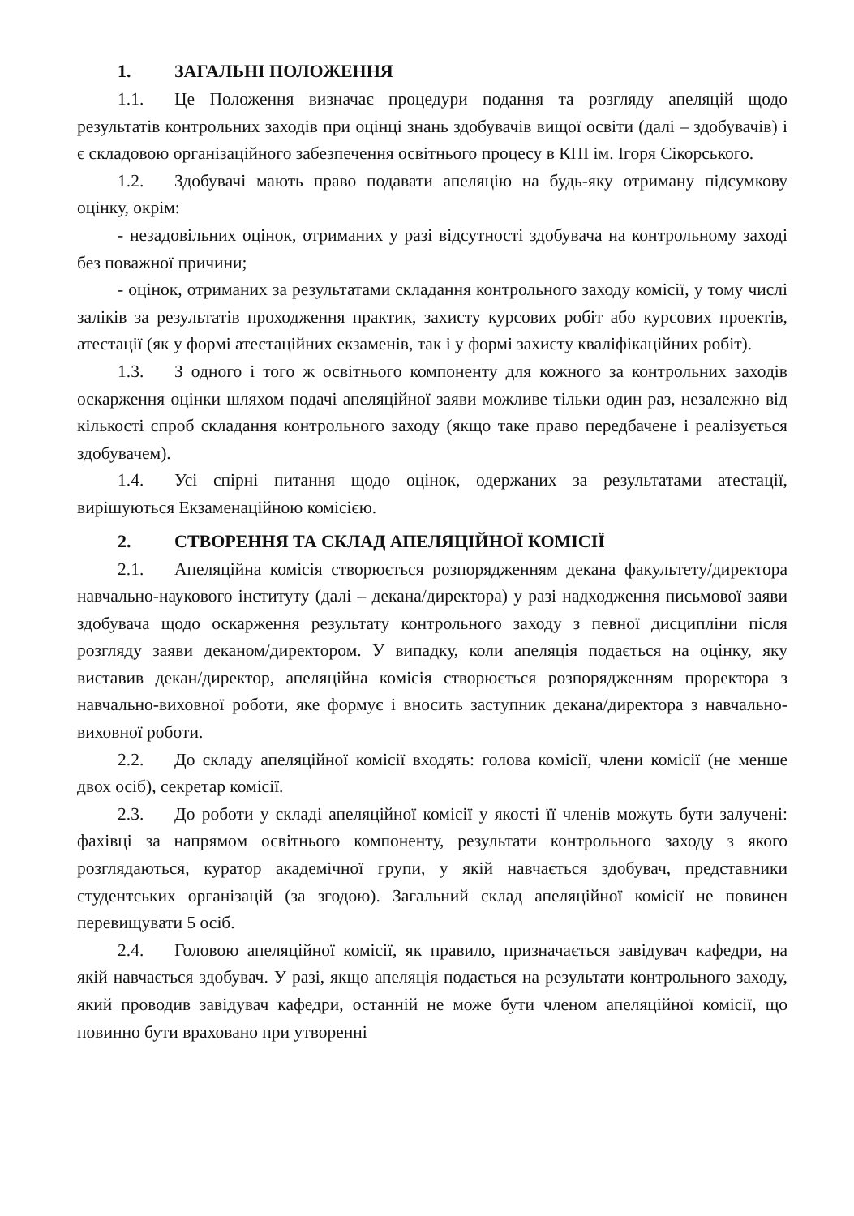1. ЗАГАЛЬНІ ПОЛОЖЕННЯ
1.1. Це Положення визначає процедури подання та розгляду апеляцій щодо результатів контрольних заходів при оцінці знань здобувачів вищої освіти (далі – здобувачів) і є складовою організаційного забезпечення освітнього процесу в КПІ ім. Ігоря Сікорського.
1.2. Здобувачі мають право подавати апеляцію на будь-яку отриману підсумкову оцінку, окрім:
- незадовільних оцінок, отриманих у разі відсутності здобувача на контрольному заході без поважної причини;
- оцінок, отриманих за результатами складання контрольного заходу комісії, у тому числі заліків за результатів проходження практик, захисту курсових робіт або курсових проектів, атестації (як у формі атестаційних екзаменів, так і у формі захисту кваліфікаційних робіт).
1.3. З одного і того ж освітнього компоненту для кожного за контрольних заходів оскарження оцінки шляхом подачі апеляційної заяви можливе тільки один раз, незалежно від кількості спроб складання контрольного заходу (якщо таке право передбачене і реалізується здобувачем).
1.4. Усі спірні питання щодо оцінок, одержаних за результатами атестації, вирішуються Екзаменаційною комісією.
2. СТВОРЕННЯ ТА СКЛАД АПЕЛЯЦІЙНОЇ КОМІСІЇ
2.1. Апеляційна комісія створюється розпорядженням декана факультету/директора навчально-наукового інституту (далі – декана/директора) у разі надходження письмової заяви здобувача щодо оскарження результату контрольного заходу з певної дисципліни після розгляду заяви деканом/директором. У випадку, коли апеляція подається на оцінку, яку виставив декан/директор, апеляційна комісія створюється розпорядженням проректора з навчально-виховної роботи, яке формує і вносить заступник декана/директора з навчально-виховної роботи.
2.2. До складу апеляційної комісії входять: голова комісії, члени комісії (не менше двох осіб), секретар комісії.
2.3. До роботи у складі апеляційної комісії у якості її членів можуть бути залучені: фахівці за напрямом освітнього компоненту, результати контрольного заходу з якого розглядаються, куратор академічної групи, у якій навчається здобувач, представники студентських організацій (за згодою). Загальний склад апеляційної комісії не повинен перевищувати 5 осіб.
2.4. Головою апеляційної комісії, як правило, призначається завідувач кафедри, на якій навчається здобувач. У разі, якщо апеляція подається на результати контрольного заходу, який проводив завідувач кафедри, останній не може бути членом апеляційної комісії, що повинно бути враховано при утворенні